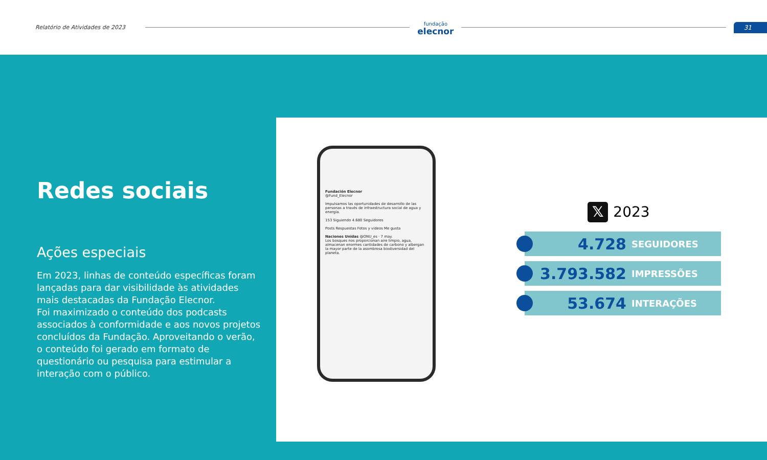Relatório de Atividades de 2023
fundação
elecnor
31
Redes sociais
Ações especiais
Em 2023, linhas de conteúdo específicas foram lançadas para dar visibilidade às atividades mais destacadas da Fundação Elecnor.
Foi maximizado o conteúdo dos podcasts associados à conformidade e aos novos projetos concluídos da Fundação. Aproveitando o verão, o conteúdo foi gerado em formato de questionário ou pesquisa para estimular a interação com o público.
Fundación Elecnor
@Fund_Elecnor
Impulsamos las oportunidades de desarrollo de las personas a través de infraestructura social de agua y energía.
153 Siguiendo 4.680 Seguidores
Posts Respuestas Fotos y videos Me gusta
Naciones Unidas @ONU_es · 7 may.
Los bosques nos proporcionan aire limpio, agua, almacenan enormes cantidades de carbono y albergan la mayor parte de la asombrosa biodiversidad del planeta.
𝕏 2023
4.728 SEGUIDORES
3.793.582 IMPRESSÕES
53.674 INTERAÇÕES